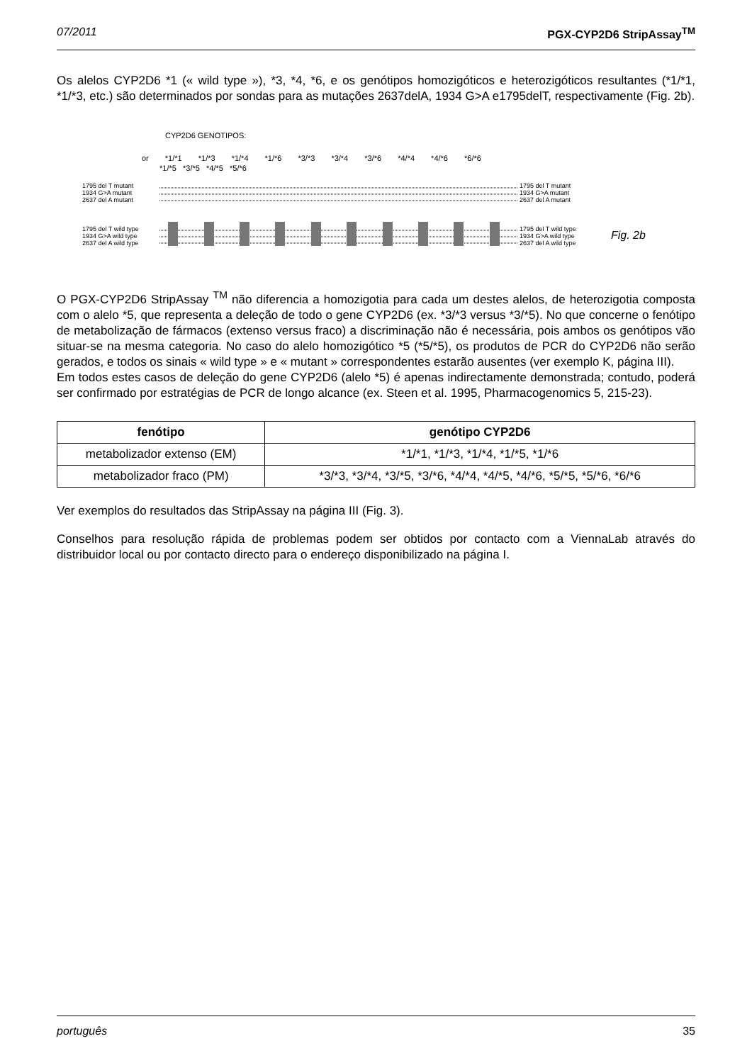07/2011 PGX-CYP2D6 StripAssay<sup>TM</sup>
Os alelos CYP2D6 *1 (« wild type »), *3, *4, *6, e os genótipos homozigóticos e heterozigóticos resultantes (*1/*1, *1/*3, etc.) são determinados por sondas para as mutações 2637delA, 1934 G>A e1795delT, respectivamente (Fig. 2b).
CYP2D6 GENOTIPOS:
or *1/*1 *1/*3 *1/*4 *1/*6 *3/*3 *3/*4 *3/*6 *4/*4 *4/*6 *6/*6
*1/*5 *3/*5 *4/*5 *5/*6
1795 del T mutant
1934 G>A mutant
2637 del A mutant
1795 del T mutant
1934 G>A mutant
2637 del A mutant
1795 del T wild type
1934 G>A wild type
2637 del A wild type
1795 del T wild type
1934 G>A wild type
2637 del A wild type
Fig. 2b
O PGX-CYP2D6 StripAssay <sup>TM</sup> não diferencia a homozigotia para cada um destes alelos, de heterozigotia composta com o alelo *5, que representa a deleção de todo o gene CYP2D6 (ex. *3/*3 versus *3/*5). No que concerne o fenótipo de metabolização de fármacos (extenso versus fraco) a discriminação não é necessária, pois ambos os genótipos vão situar-se na mesma categoria. No caso do alelo homozigótico *5 (*5/*5), os produtos de PCR do CYP2D6 não serão gerados, e todos os sinais « wild type » e « mutant » correspondentes estarão ausentes (ver exemplo K, página III).
Em todos estes casos de deleção do gene CYP2D6 (alelo *5) é apenas indirectamente demonstrada; contudo, poderá ser confirmado por estratégias de PCR de longo alcance (ex. Steen et al. 1995, Pharmacogenomics 5, 215-23).
| fenótipo | genótipo CYP2D6 |
| --- | --- |
| metabolizador extenso (EM) | *1/*1, *1/*3, *1/*4, *1/*5, *1/*6 |
| metabolizador fraco (PM) | *3/*3, *3/*4, *3/*5, *3/*6, *4/*4, *4/*5, *4/*6, *5/*5, *5/*6, *6/*6 |
Ver exemplos do resultados das StripAssay na página III (Fig. 3).
Conselhos para resolução rápida de problemas podem ser obtidos por contacto com a ViennaLab através do distribuidor local ou por contacto directo para o endereço disponibilizado na página I.
português 35